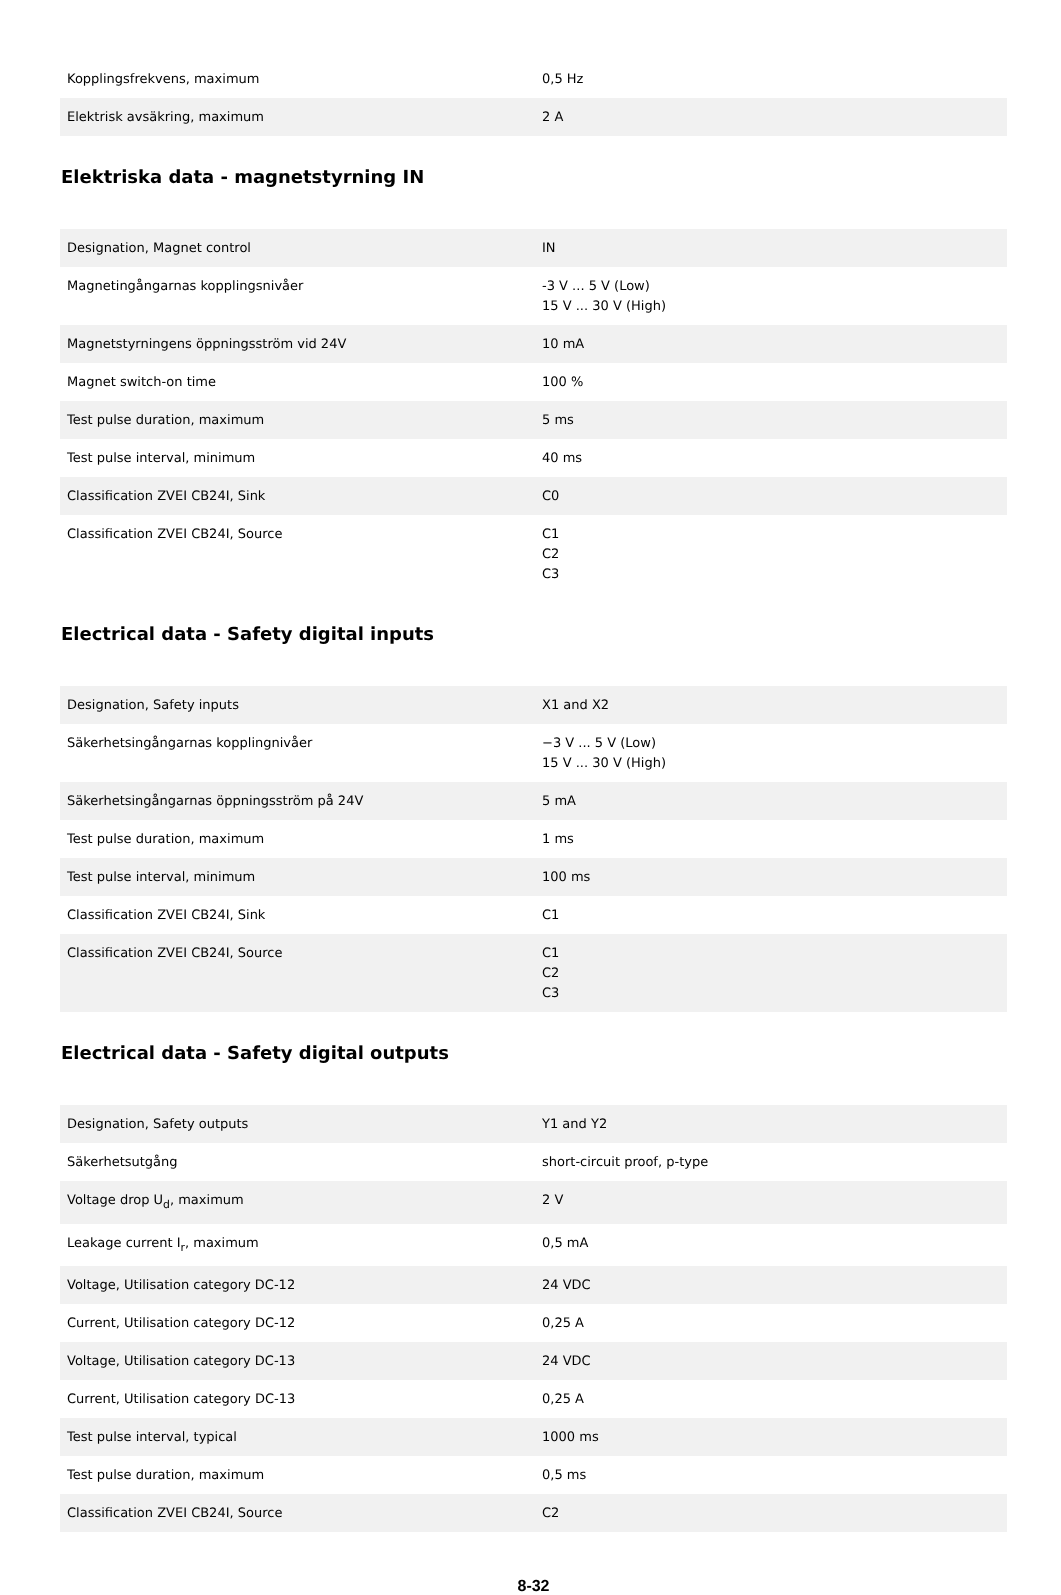| Kopplingsfrekvens, maximum | 0,5 Hz |
| Elektrisk avsäkring, maximum | 2 A |
Elektriska data - magnetstyrning IN
| Designation, Magnet control | IN |
| Magnetingångarnas kopplingsnivåer | -3 V ... 5 V (Low) 15 V ... 30 V (High) |
| Magnetstyrningens öppningsström vid 24V | 10 mA |
| Magnet switch-on time | 100 % |
| Test pulse duration, maximum | 5 ms |
| Test pulse interval, minimum | 40 ms |
| Classification ZVEI CB24I, Sink | C0 |
| Classification ZVEI CB24I, Source | C1 C2 C3 |
Electrical data - Safety digital inputs
| Designation, Safety inputs | X1 and X2 |
| Säkerhetsingångarnas kopplingnivåer | −3 V ... 5 V (Low) 15 V ... 30 V (High) |
| Säkerhetsingångarnas öppningsström på 24V | 5 mA |
| Test pulse duration, maximum | 1 ms |
| Test pulse interval, minimum | 100 ms |
| Classification ZVEI CB24I, Sink | C1 |
| Classification ZVEI CB24I, Source | C1 C2 C3 |
Electrical data - Safety digital outputs
| Designation, Safety outputs | Y1 and Y2 |
| Säkerhetsutgång | short-circuit proof, p-type |
| Voltage drop U<sub>d</sub>, maximum | 2 V |
| Leakage current I<sub>r</sub>, maximum | 0,5 mA |
| Voltage, Utilisation category DC-12 | 24 VDC |
| Current, Utilisation category DC-12 | 0,25 A |
| Voltage, Utilisation category DC-13 | 24 VDC |
| Current, Utilisation category DC-13 | 0,25 A |
| Test pulse interval, typical | 1000 ms |
| Test pulse duration, maximum | 0,5 ms |
| Classification ZVEI CB24I, Source | C2 |
8-32